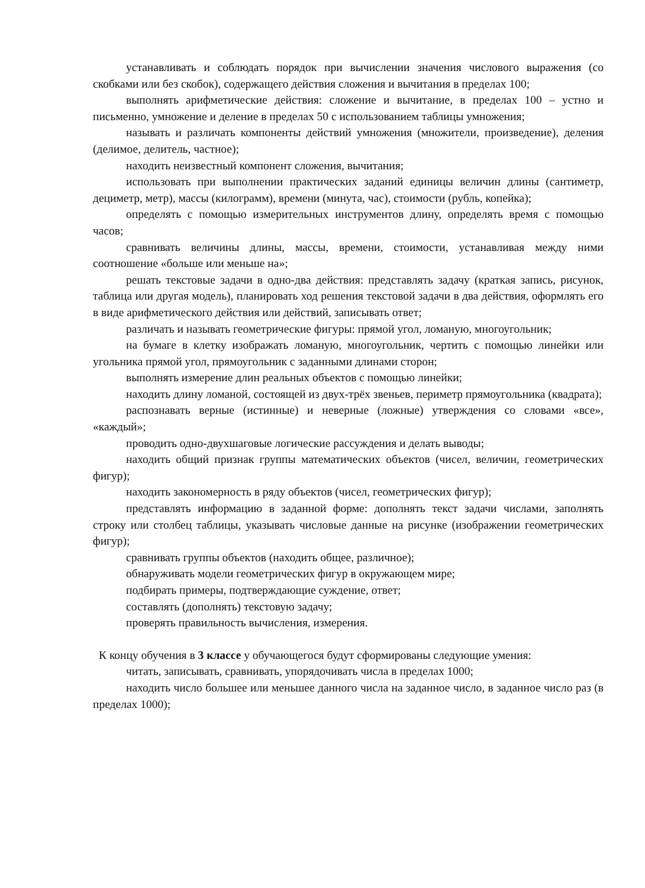устанавливать и соблюдать порядок при вычислении значения числового выражения (со скобками или без скобок), содержащего действия сложения и вычитания в пределах 100;
выполнять арифметические действия: сложение и вычитание, в пределах 100 – устно и письменно, умножение и деление в пределах 50 с использованием таблицы умножения;
называть и различать компоненты действий умножения (множители, произведение), деления (делимое, делитель, частное);
находить неизвестный компонент сложения, вычитания;
использовать при выполнении практических заданий единицы величин длины (сантиметр, дециметр, метр), массы (килограмм), времени (минута, час), стоимости (рубль, копейка);
определять с помощью измерительных инструментов длину, определять время с помощью часов;
сравнивать величины длины, массы, времени, стоимости, устанавливая между ними соотношение «больше или меньше на»;
решать текстовые задачи в одно-два действия: представлять задачу (краткая запись, рисунок, таблица или другая модель), планировать ход решения текстовой задачи в два действия, оформлять его в виде арифметического действия или действий, записывать ответ;
различать и называть геометрические фигуры: прямой угол, ломаную, многоугольник;
на бумаге в клетку изображать ломаную, многоугольник, чертить с помощью линейки или угольника прямой угол, прямоугольник с заданными длинами сторон;
выполнять измерение длин реальных объектов с помощью линейки;
находить длину ломаной, состоящей из двух-трёх звеньев, периметр прямоугольника (квадрата);
распознавать верные (истинные) и неверные (ложные) утверждения со словами «все», «каждый»;
проводить одно-двухшаговые логические рассуждения и делать выводы;
находить общий признак группы математических объектов (чисел, величин, геометрических фигур);
находить закономерность в ряду объектов (чисел, геометрических фигур);
представлять информацию в заданной форме: дополнять текст задачи числами, заполнять строку или столбец таблицы, указывать числовые данные на рисунке (изображении геометрических фигур);
сравнивать группы объектов (находить общее, различное);
обнаруживать модели геометрических фигур в окружающем мире;
подбирать примеры, подтверждающие суждение, ответ;
составлять (дополнять) текстовую задачу;
проверять правильность вычисления, измерения.
К концу обучения в 3 классе у обучающегося будут сформированы следующие умения:
читать, записывать, сравнивать, упорядочивать числа в пределах 1000;
находить число большее или меньшее данного числа на заданное число, в заданное число раз (в пределах 1000);